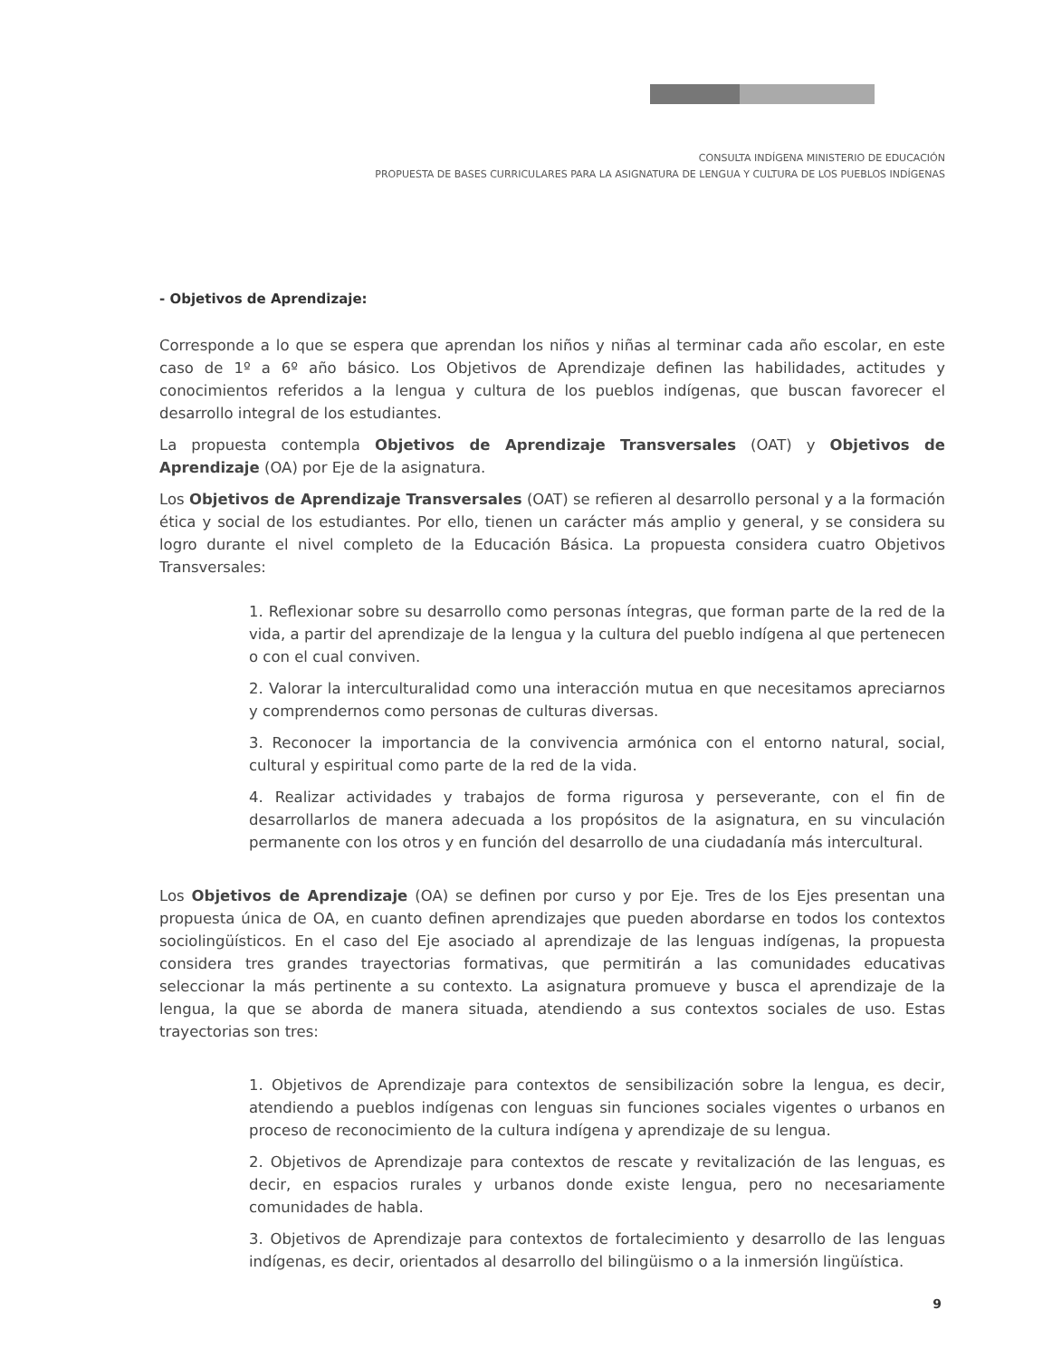CONSULTA INDÍGENA MINISTERIO DE EDUCACIÓN
PROPUESTA DE BASES CURRICULARES PARA LA ASIGNATURA DE LENGUA Y CULTURA DE LOS PUEBLOS INDÍGENAS
- Objetivos de Aprendizaje:
Corresponde a lo que se espera que aprendan los niños y niñas al terminar cada año escolar, en este caso de 1º a 6º año básico. Los Objetivos de Aprendizaje definen las habilidades, actitudes y conocimientos referidos a la lengua y cultura de los pueblos indígenas, que buscan favorecer el desarrollo integral de los estudiantes.
La propuesta contempla Objetivos de Aprendizaje Transversales (OAT) y Objetivos de Aprendizaje (OA) por Eje de la asignatura.
Los Objetivos de Aprendizaje Transversales (OAT) se refieren al desarrollo personal y a la formación ética y social de los estudiantes. Por ello, tienen un carácter más amplio y general, y se considera su logro durante el nivel completo de la Educación Básica. La propuesta considera cuatro Objetivos Transversales:
1. Reflexionar sobre su desarrollo como personas íntegras, que forman parte de la red de la vida, a partir del aprendizaje de la lengua y la cultura del pueblo indígena al que pertenecen o con el cual conviven.
2. Valorar la interculturalidad como una interacción mutua en que necesitamos apreciarnos y comprendernos como personas de culturas diversas.
3. Reconocer la importancia de la convivencia armónica con el entorno natural, social, cultural y espiritual como parte de la red de la vida.
4. Realizar actividades y trabajos de forma rigurosa y perseverante, con el fin de desarrollarlos de manera adecuada a los propósitos de la asignatura, en su vinculación permanente con los otros y en función del desarrollo de una ciudadanía más intercultural.
Los Objetivos de Aprendizaje (OA) se definen por curso y por Eje. Tres de los Ejes presentan una propuesta única de OA, en cuanto definen aprendizajes que pueden abordarse en todos los contextos sociolingüísticos. En el caso del Eje asociado al aprendizaje de las lenguas indígenas, la propuesta considera tres grandes trayectorias formativas, que permitirán a las comunidades educativas seleccionar la más pertinente a su contexto. La asignatura promueve y busca el aprendizaje de la lengua, la que se aborda de manera situada, atendiendo a sus contextos sociales de uso. Estas trayectorias son tres:
1. Objetivos de Aprendizaje para contextos de sensibilización sobre la lengua, es decir, atendiendo a pueblos indígenas con lenguas sin funciones sociales vigentes o urbanos en proceso de reconocimiento de la cultura indígena y aprendizaje de su lengua.
2. Objetivos de Aprendizaje para contextos de rescate y revitalización de las lenguas, es decir, en espacios rurales y urbanos donde existe lengua, pero no necesariamente comunidades de habla.
3. Objetivos de Aprendizaje para contextos de fortalecimiento y desarrollo de las lenguas indígenas, es decir, orientados al desarrollo del bilingüismo o a la inmersión lingüística.
9